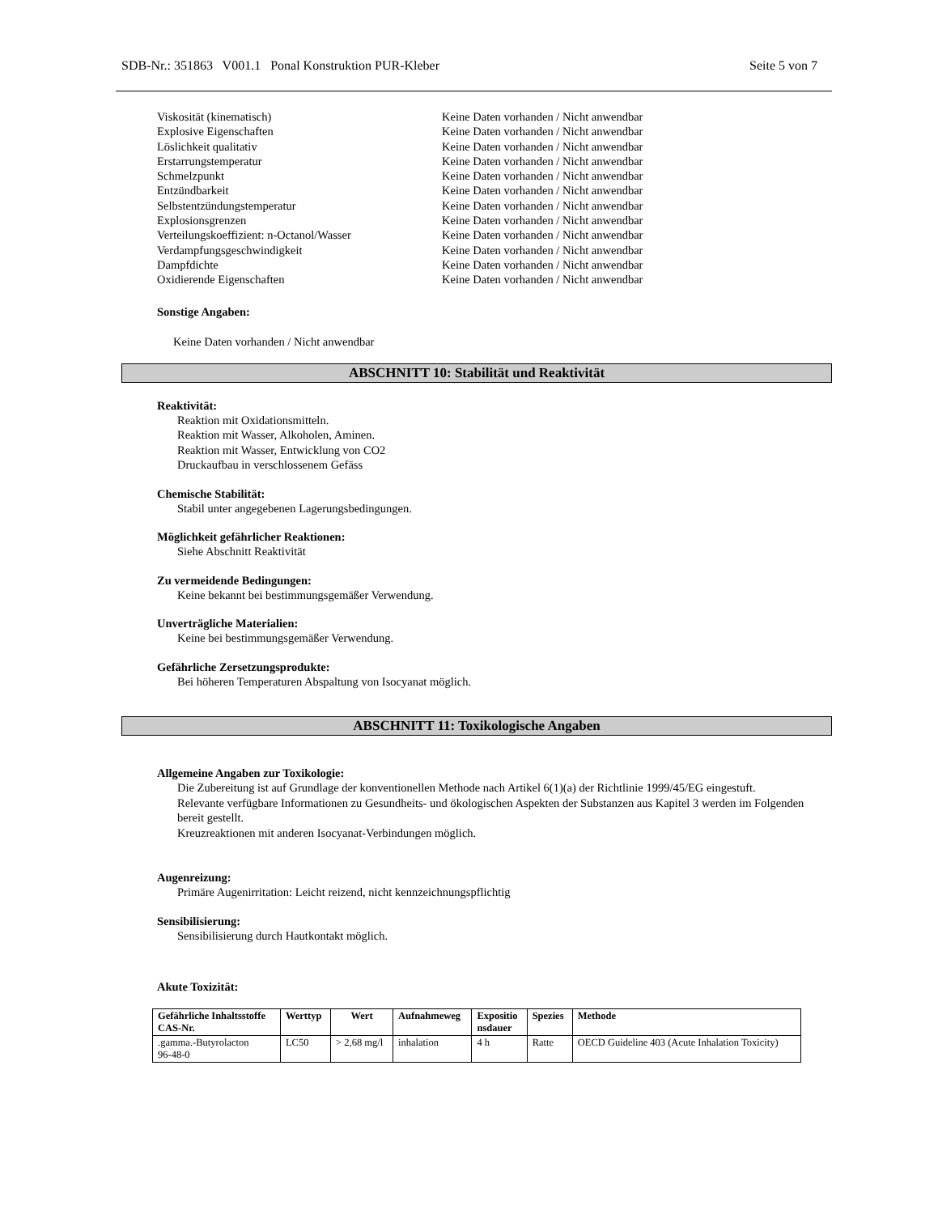SDB-Nr.: 351863 V001.1 Ponal Konstruktion PUR-Kleber Seite 5 von 7
Viskosität (kinematisch)
Keine Daten vorhanden / Nicht anwendbar
Explosive Eigenschaften
Keine Daten vorhanden / Nicht anwendbar
Löslichkeit qualitativ
Keine Daten vorhanden / Nicht anwendbar
Erstarrungstemperatur
Keine Daten vorhanden / Nicht anwendbar
Schmelzpunkt
Keine Daten vorhanden / Nicht anwendbar
Entzündbarkeit
Keine Daten vorhanden / Nicht anwendbar
Selbstentzündungstemperatur
Keine Daten vorhanden / Nicht anwendbar
Explosionsgrenzen
Keine Daten vorhanden / Nicht anwendbar
Verteilungskoeffizient: n-Octanol/Wasser
Keine Daten vorhanden / Nicht anwendbar
Verdampfungsgeschwindigkeit
Keine Daten vorhanden / Nicht anwendbar
Dampfdichte
Keine Daten vorhanden / Nicht anwendbar
Oxidierende Eigenschaften
Keine Daten vorhanden / Nicht anwendbar
Sonstige Angaben:
Keine Daten vorhanden / Nicht anwendbar
ABSCHNITT 10: Stabilität und Reaktivität
Reaktivität:
Reaktion mit Oxidationsmitteln.
Reaktion mit Wasser, Alkoholen, Aminen.
Reaktion mit Wasser, Entwicklung von CO2
Druckaufbau in verschlossenem Gefäss
Chemische Stabilität:
Stabil unter angegebenen Lagerungsbedingungen.
Möglichkeit gefährlicher Reaktionen:
Siehe Abschnitt Reaktivität
Zu vermeidende Bedingungen:
Keine bekannt bei bestimmungsgemäßer Verwendung.
Unverträgliche Materialien:
Keine bei bestimmungsgemäßer Verwendung.
Gefährliche Zersetzungsprodukte:
Bei höheren Temperaturen Abspaltung von Isocyanat möglich.
ABSCHNITT 11: Toxikologische Angaben
Allgemeine Angaben zur Toxikologie:
Die Zubereitung ist auf Grundlage der konventionellen Methode nach Artikel 6(1)(a) der Richtlinie 1999/45/EG eingestuft.
Relevante verfügbare Informationen zu Gesundheits- und ökologischen Aspekten der Substanzen aus Kapitel 3 werden im Folgenden bereit gestellt.
Kreuzreaktionen mit anderen Isocyanat-Verbindungen möglich.
Augenreizung:
Primäre Augenirritation: Leicht reizend, nicht kennzeichnungspflichtig
Sensibilisierung:
Sensibilisierung durch Hautkontakt möglich.
Akute Toxizität:
| Gefährliche Inhaltsstoffe CAS-Nr. | Werttyp | Wert | Aufnahmeweg | Expositio nsdauer | Spezies | Methode |
| --- | --- | --- | --- | --- | --- | --- |
| .gamma.-Butyrolacton 96-48-0 | LC50 | > 2,68 mg/l | inhalation | 4 h | Ratte | OECD Guideline 403 (Acute Inhalation Toxicity) |